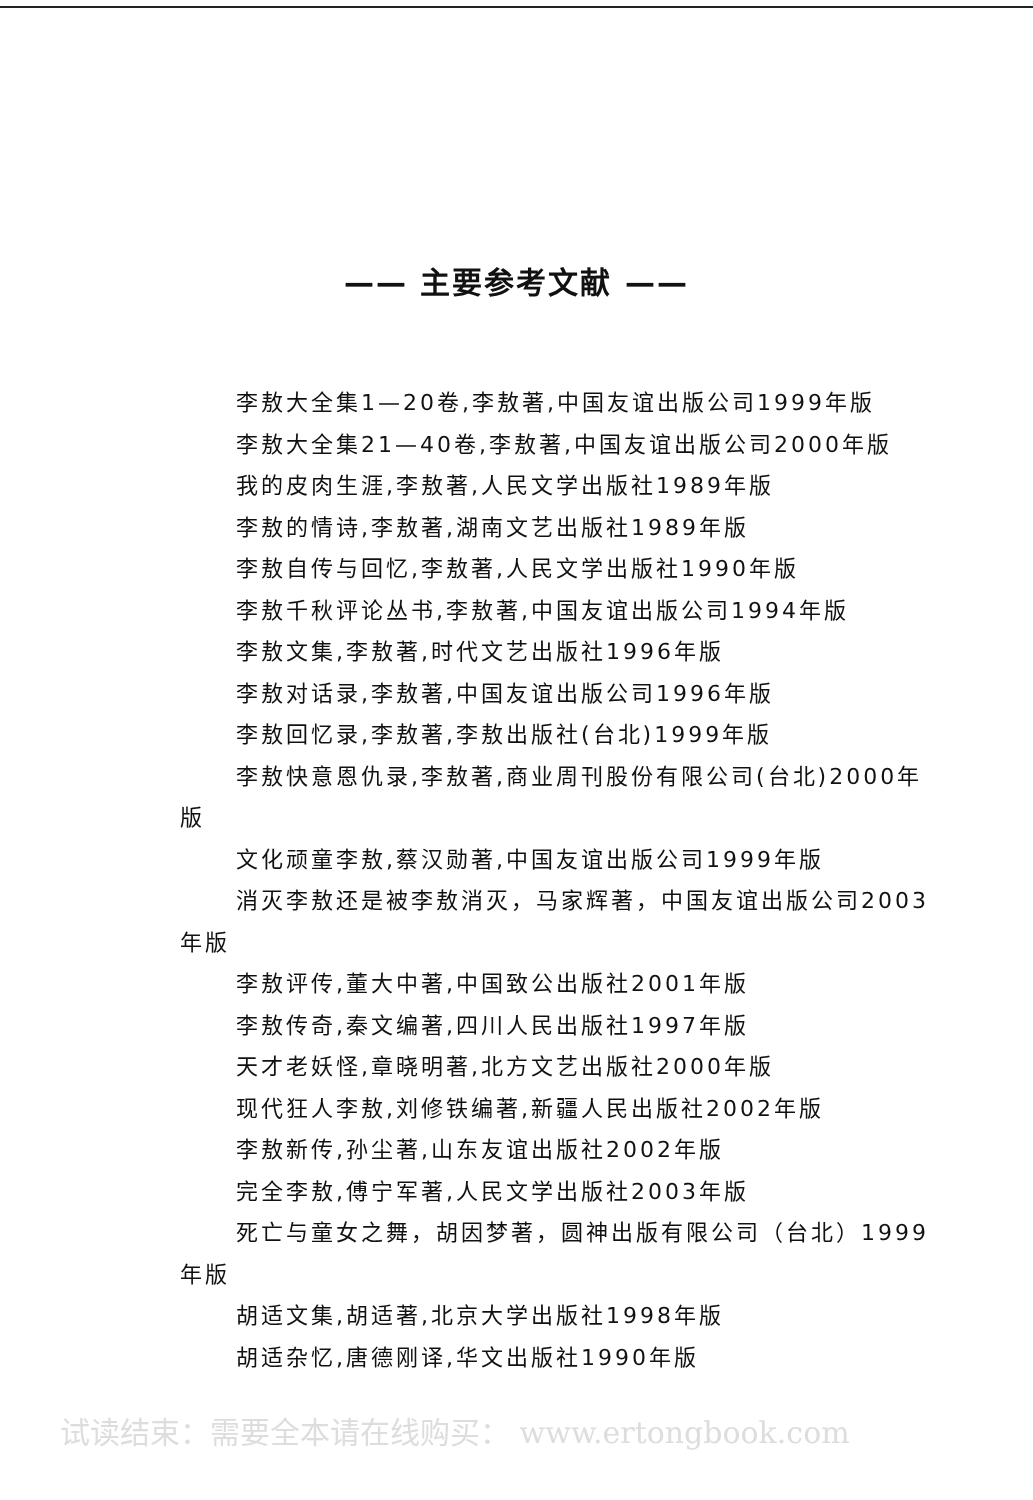—— 主要参考文献 ——
李敖大全集1—20卷,李敖著,中国友谊出版公司1999年版
李敖大全集21—40卷,李敖著,中国友谊出版公司2000年版
我的皮肉生涯,李敖著,人民文学出版社1989年版
李敖的情诗,李敖著,湖南文艺出版社1989年版
李敖自传与回忆,李敖著,人民文学出版社1990年版
李敖千秋评论丛书,李敖著,中国友谊出版公司1994年版
李敖文集,李敖著,时代文艺出版社1996年版
李敖对话录,李敖著,中国友谊出版公司1996年版
李敖回忆录,李敖著,李敖出版社(台北)1999年版
李敖快意恩仇录,李敖著,商业周刊股份有限公司(台北)2000年版
文化顽童李敖,蔡汉勋著,中国友谊出版公司1999年版
消灭李敖还是被李敖消灭，马家辉著，中国友谊出版公司2003年版
李敖评传,董大中著,中国致公出版社2001年版
李敖传奇,秦文编著,四川人民出版社1997年版
天才老妖怪,章晓明著,北方文艺出版社2000年版
现代狂人李敖,刘修铁编著,新疆人民出版社2002年版
李敖新传,孙尘著,山东友谊出版社2002年版
完全李敖,傅宁军著,人民文学出版社2003年版
死亡与童女之舞，胡因梦著，圆神出版有限公司（台北）1999年版
胡适文集,胡适著,北京大学出版社1998年版
胡适杂忆,唐德刚译,华文出版社1990年版
试读结束：需要全本请在线购买： www.ertongbook.com